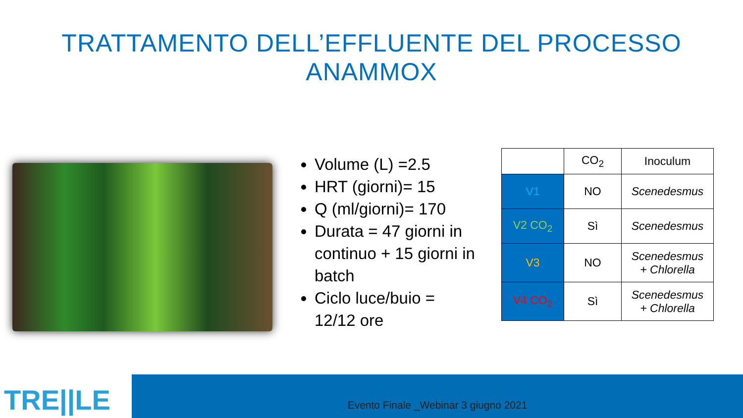TRATTAMENTO DELL’EFFLUENTE DEL PROCESSO ANAMMOX
Volume (L) =2.5
HRT (giorni)= 15
Q (ml/giorni)= 170
Durata = 47 giorni in continuo + 15 giorni in batch
Ciclo luce/buio = 12/12 ore
| | CO<sub>2</sub> | Inoculum |
| V1 | NO | Scenedesmus |
| V2 CO<sub>2</sub> | Sì | Scenedesmus |
| V3 | NO | Scenedesmus + Chlorella |
| V4 CO<sub>2</sub> | Sì | Scenedesmus + Chlorella |
TRE||LE
Evento Finale _Webinar 3 giugno 2021